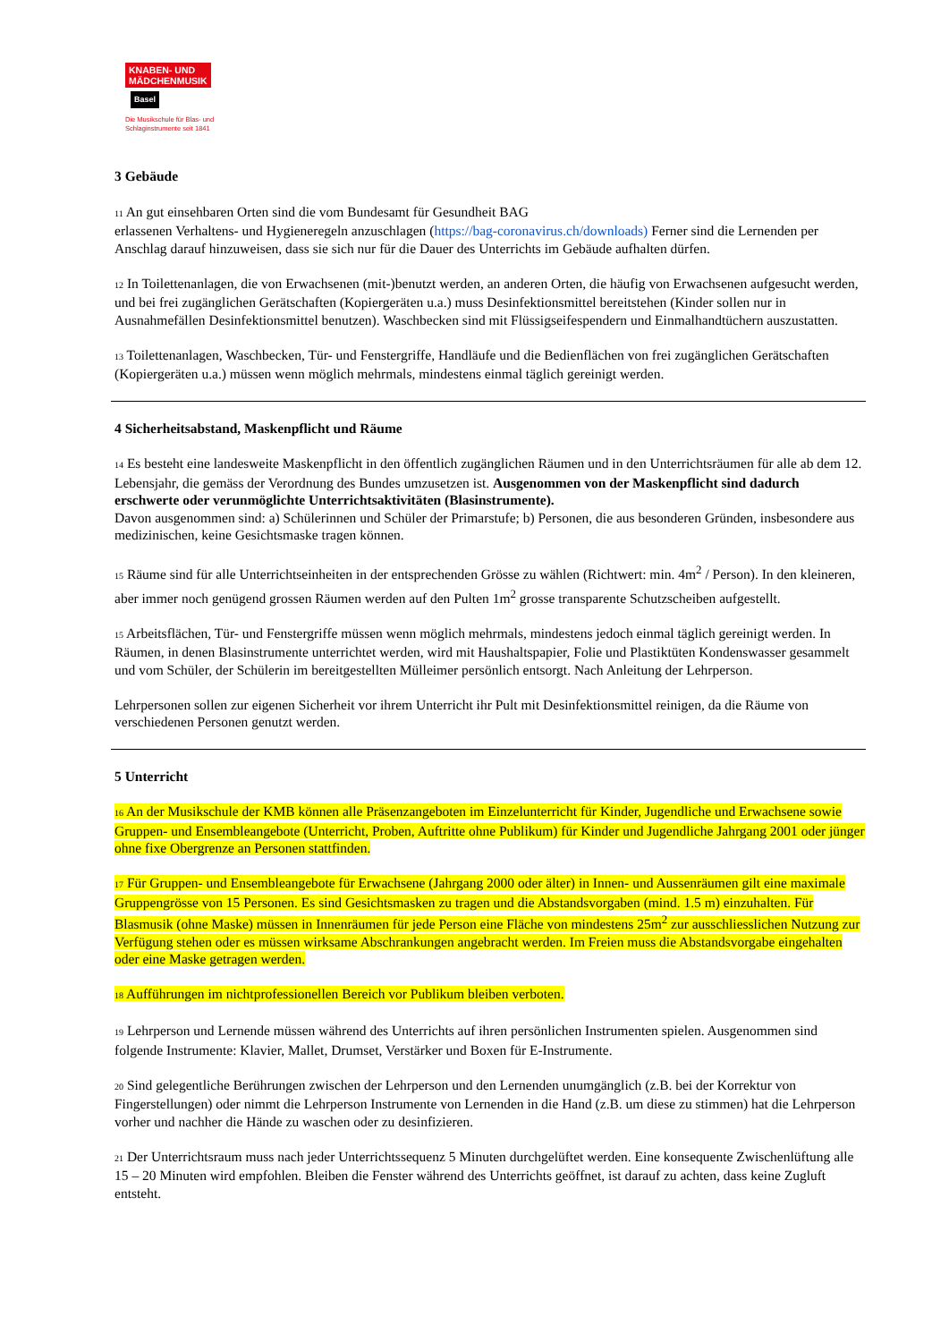KNABEN- UND
MÄDCHENMUSIK
Basel
Die Musikschule für Blas- und
Schlaginstrumente seit 1841
3 Gebäude
11 An gut einsehbaren Orten sind die vom Bundesamt für Gesundheit BAG
erlassenen Verhaltens- und Hygieneregeln anzuschlagen (https://bag-coronavirus.ch/downloads) Ferner sind die Lernenden per Anschlag darauf hinzuweisen, dass sie sich nur für die Dauer des Unterrichts im Gebäude aufhalten dürfen.
12 In Toilettenanlagen, die von Erwachsenen (mit-)benutzt werden, an anderen Orten, die häufig von Erwachsenen aufgesucht werden, und bei frei zugänglichen Gerätschaften (Kopiergeräten u.a.) muss Desinfektionsmittel bereitstehen (Kinder sollen nur in Ausnahmefällen Desinfektionsmittel benutzen). Waschbecken sind mit Flüssigseifespendern und Einmalhandtüchern auszustatten.
13 Toilettenanlagen, Waschbecken, Tür- und Fenstergriffe, Handläufe und die Bedienflächen von frei zugänglichen Gerätschaften (Kopiergeräten u.a.) müssen wenn möglich mehrmals, mindestens einmal täglich gereinigt werden.
4 Sicherheitsabstand, Maskenpflicht und Räume
14 Es besteht eine landesweite Maskenpflicht in den öffentlich zugänglichen Räumen und in den Unterrichtsräumen für alle ab dem 12. Lebensjahr, die gemäss der Verordnung des Bundes umzusetzen ist. Ausgenommen von der Maskenpflicht sind dadurch erschwerte oder verunmöglichte Unterrichtsaktivitäten (Blasinstrumente).
Davon ausgenommen sind: a) Schülerinnen und Schüler der Primarstufe; b) Personen, die aus besonderen Gründen, insbesondere aus medizinischen, keine Gesichtsmaske tragen können.
15 Räume sind für alle Unterrichtseinheiten in der entsprechenden Grösse zu wählen (Richtwert: min. 4m<sup>2</sup> / Person). In den kleineren, aber immer noch genügend grossen Räumen werden auf den Pulten 1m<sup>2</sup> grosse transparente Schutzscheiben aufgestellt.
15 Arbeitsflächen, Tür- und Fenstergriffe müssen wenn möglich mehrmals, mindestens jedoch einmal täglich gereinigt werden. In Räumen, in denen Blasinstrumente unterrichtet werden, wird mit Haushaltspapier, Folie und Plastiktüten Kondenswasser gesammelt und vom Schüler, der Schülerin im bereitgestellten Mülleimer persönlich entsorgt. Nach Anleitung der Lehrperson.
Lehrpersonen sollen zur eigenen Sicherheit vor ihrem Unterricht ihr Pult mit Desinfektionsmittel reinigen, da die Räume von verschiedenen Personen genutzt werden.
5 Unterricht
16 An der Musikschule der KMB können alle Präsenzangeboten im Einzelunterricht für Kinder, Jugendliche und Erwachsene sowie Gruppen- und Ensembleangebote (Unterricht, Proben, Auftritte ohne Publikum) für Kinder und Jugendliche Jahrgang 2001 oder jünger ohne fixe Obergrenze an Personen stattfinden.
17 Für Gruppen- und Ensembleangebote für Erwachsene (Jahrgang 2000 oder älter) in Innen- und Aussenräumen gilt eine maximale Gruppengrösse von 15 Personen. Es sind Gesichtsmasken zu tragen und die Abstandsvorgaben (mind. 1.5 m) einzuhalten. Für Blasmusik (ohne Maske) müssen in Innenräumen für jede Person eine Fläche von mindestens 25m<sup>2</sup> zur ausschliesslichen Nutzung zur Verfügung stehen oder es müssen wirksame Abschrankungen angebracht werden. Im Freien muss die Abstandsvorgabe eingehalten oder eine Maske getragen werden.
18 Aufführungen im nichtprofessionellen Bereich vor Publikum bleiben verboten.
19 Lehrperson und Lernende müssen während des Unterrichts auf ihren persönlichen Instrumenten spielen. Ausgenommen sind folgende Instrumente: Klavier, Mallet, Drumset, Verstärker und Boxen für E-Instrumente.
20 Sind gelegentliche Berührungen zwischen der Lehrperson und den Lernenden unumgänglich (z.B. bei der Korrektur von Fingerstellungen) oder nimmt die Lehrperson Instrumente von Lernenden in die Hand (z.B. um diese zu stimmen) hat die Lehrperson vorher und nachher die Hände zu waschen oder zu desinfizieren.
21 Der Unterrichtsraum muss nach jeder Unterrichtssequenz 5 Minuten durchgelüftet werden. Eine konsequente Zwischenlüftung alle 15 – 20 Minuten wird empfohlen. Bleiben die Fenster während des Unterrichts geöffnet, ist darauf zu achten, dass keine Zugluft entsteht.